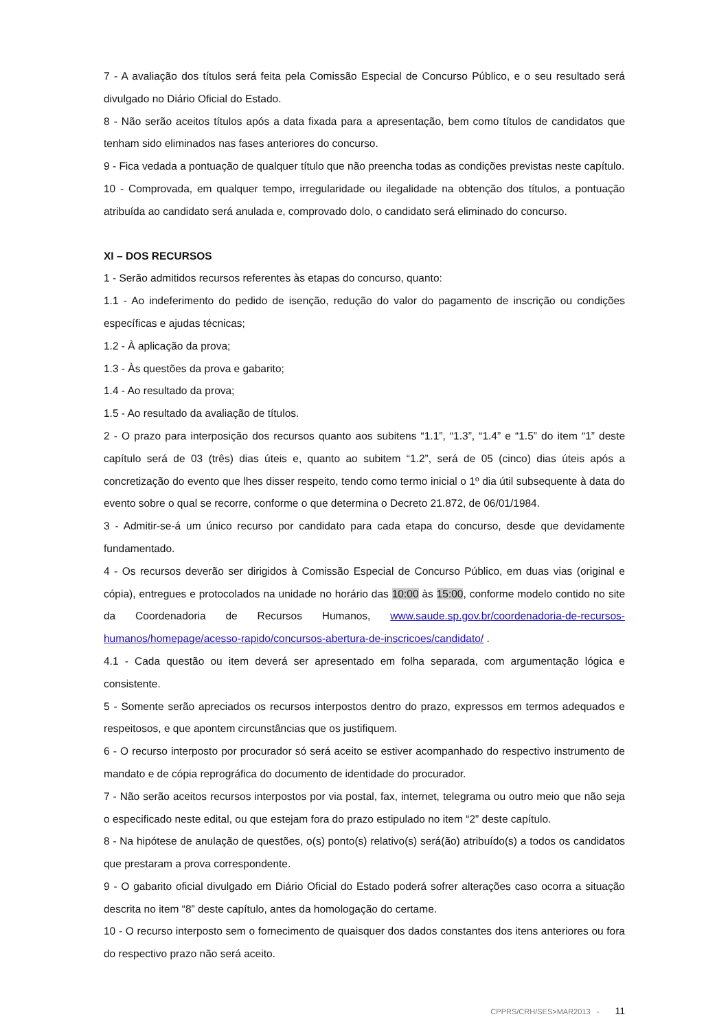7 - A avaliação dos títulos será feita pela Comissão Especial de Concurso Público, e o seu resultado será divulgado no Diário Oficial do Estado.
8 - Não serão aceitos títulos após a data fixada para a apresentação, bem como títulos de candidatos que tenham sido eliminados nas fases anteriores do concurso.
9 - Fica vedada a pontuação de qualquer título que não preencha todas as condições previstas neste capítulo.
10 - Comprovada, em qualquer tempo, irregularidade ou ilegalidade na obtenção dos títulos, a pontuação atribuída ao candidato será anulada e, comprovado dolo, o candidato será eliminado do concurso.
XI – DOS RECURSOS
1 - Serão admitidos recursos referentes às etapas do concurso, quanto:
1.1 - Ao indeferimento do pedido de isenção, redução do valor do pagamento de inscrição ou condições específicas e ajudas técnicas;
1.2 - À aplicação da prova;
1.3 - Às questões da prova e gabarito;
1.4 - Ao resultado da prova;
1.5 - Ao resultado da avaliação de títulos.
2 - O prazo para interposição dos recursos quanto aos subitens “1.1”, “1.3”, “1.4” e “1.5” do item “1” deste capítulo será de 03 (três) dias úteis e, quanto ao subitem “1.2”, será de 05 (cinco) dias úteis após a concretização do evento que lhes disser respeito, tendo como termo inicial o 1º dia útil subsequente à data do evento sobre o qual se recorre, conforme o que determina o Decreto 21.872, de 06/01/1984.
3 - Admitir-se-á um único recurso por candidato para cada etapa do concurso, desde que devidamente fundamentado.
4 - Os recursos deverão ser dirigidos à Comissão Especial de Concurso Público, em duas vias (original e cópia), entregues e protocolados na unidade no horário das 10:00 às 15:00, conforme modelo contido no site da Coordenadoria de Recursos Humanos, www.saude.sp.gov.br/coordenadoria-de-recursos-humanos/homepage/acesso-rapido/concursos-abertura-de-inscricoes/candidato/ .
4.1 - Cada questão ou item deverá ser apresentado em folha separada, com argumentação lógica e consistente.
5 - Somente serão apreciados os recursos interpostos dentro do prazo, expressos em termos adequados e respeitosos, e que apontem circunstâncias que os justifiquem.
6 - O recurso interposto por procurador só será aceito se estiver acompanhado do respectivo instrumento de mandato e de cópia reprográfica do documento de identidade do procurador.
7 - Não serão aceitos recursos interpostos por via postal, fax, internet, telegrama ou outro meio que não seja o especificado neste edital, ou que estejam fora do prazo estipulado no item “2” deste capítulo.
8 - Na hipótese de anulação de questões, o(s) ponto(s) relativo(s) será(ão) atribuído(s) a todos os candidatos que prestaram a prova correspondente.
9 - O gabarito oficial divulgado em Diário Oficial do Estado poderá sofrer alterações caso ocorra a situação descrita no item “8” deste capítulo, antes da homologação do certame.
10 - O recurso interposto sem o fornecimento de quaisquer dos dados constantes dos itens anteriores ou fora do respectivo prazo não será aceito.
CPPRS/CRH/SES>MAR2013 - 11